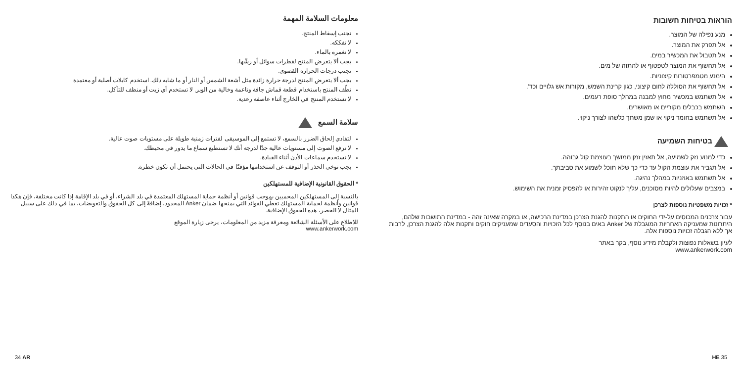معلومات السلامة المهمة
تجنب إسقاط المنتج.
لا تفككه.
لا تغمره بالماء.
يجب ألا يتعرض المنتج لقطرات سوائل أو رشّها.
تجنب درجات الحرارة القصوى.
يجب ألا يتعرض المنتج لدرجة حرارة زائدة مثل أشعة الشمس أو النار أو ما شابه ذلك. استخدم كابلات أصلية أو معتمدة
نظّف المنتج باستخدام قطعة قماش جافة وناعمة وخالية من الوبر. لا تستخدم أي زيت أو منظف للتآكل.
لا تستخدم المنتج في الخارج أثناء عاصفة رعدية.
سلامة السمع
لتفادي إلحاق الضرر بالسمع، لا تستمع إلى الموسيقى لفترات زمنية طويلة على مستويات صوت عالية.
لا ترفع الصوت إلى مستويات عالية جدًا لدرجة أنك لا تستطيع سماع ما يدور في محيطك.
لا تستخدم سماعات الأذن أثناء القيادة.
يجب توخي الحذر أو التوقف عن استخدامها مؤقتًا في الحالات التي يحتمل أن تكون خطرة.
* الحقوق القانونية الإضافية للمستهلكين
بالنسبة إلى المستهلكين المحميين بموجب قوانين أو أنظمة حماية المستهلك المعتمدة في بلد الشراء، أو في بلد الإقامة إذا كانت مختلفة، فإن هكذا قوانين وأنظمة لحماية المستهلك تغطّي الفوائد التي يمنحها ضمان Anker المحدود، إضافةً إلى كل الحقوق والتعويضات، بما في ذلك على سبيل المثال لا الحصر، هذه الحقوق الإضافية.
للاطلاع على الأسئلة الشائعة ومعرفة مزيد من المعلومات، يرجى زيارة الموقع
www.ankerwork.com
34 AR
הוראות בטיחות חשובות
מנע נפילה של המוצר.
אל תפרק את המוצר.
אל תטבול את המכשיר במים.
אל תחשוף את המוצר לטפטוף או להתזה של מים.
הימנע מטמפרטורות קיצוניות.
אל תחשוף את הסוללה לחום קיצוני, כגון קרינת השמש, מקורות אש גלויים וכד'.
אל תשתמש במכשיר מחוץ למבנה במהלך סופת רעמים.
השתמש בכבלים מקוריים או מאושרים.
אל תשתמש בחומר ניקוי או שמן משתך כלשהו לצורך ניקוי.
בטיחות השמיעה
כדי למנוע נזק לשמיעה, אל תאזין זמן ממושך בעוצמת קול גבוהה.
אל תגביר את עוצמת הקול עד כדי כך שלא תוכל לשמוע את סביבתך.
אל תשתמש באוזניות במהלך נהיגה.
במצבים שעלולים להיות מסוכנים, עליך לנקוט זהירות או להפסיק זמנית את השימוש.
* זכויות משפטיות נוספות לצרכן
עבור צרכנים המכוסים על-ידי החוקים או התקנות להגנת הצרכן במדינת הרכישה, או במקרה שאינה זהה - במדינת התושבות שלהם, היתרונות שמעניקה האחריות המוגבלת של Anker באים בנוסף לכל הזכויות והסעדים שמעניקים חוקים ותקנות אלה להגנת הצרכן, לרבות אך ללא הגבלה זכויות נוספות אלה.
לעיון בשאלות נפוצות ולקבלת מידע נוסף, בקר באתר
www.ankerwork.com
HE 35